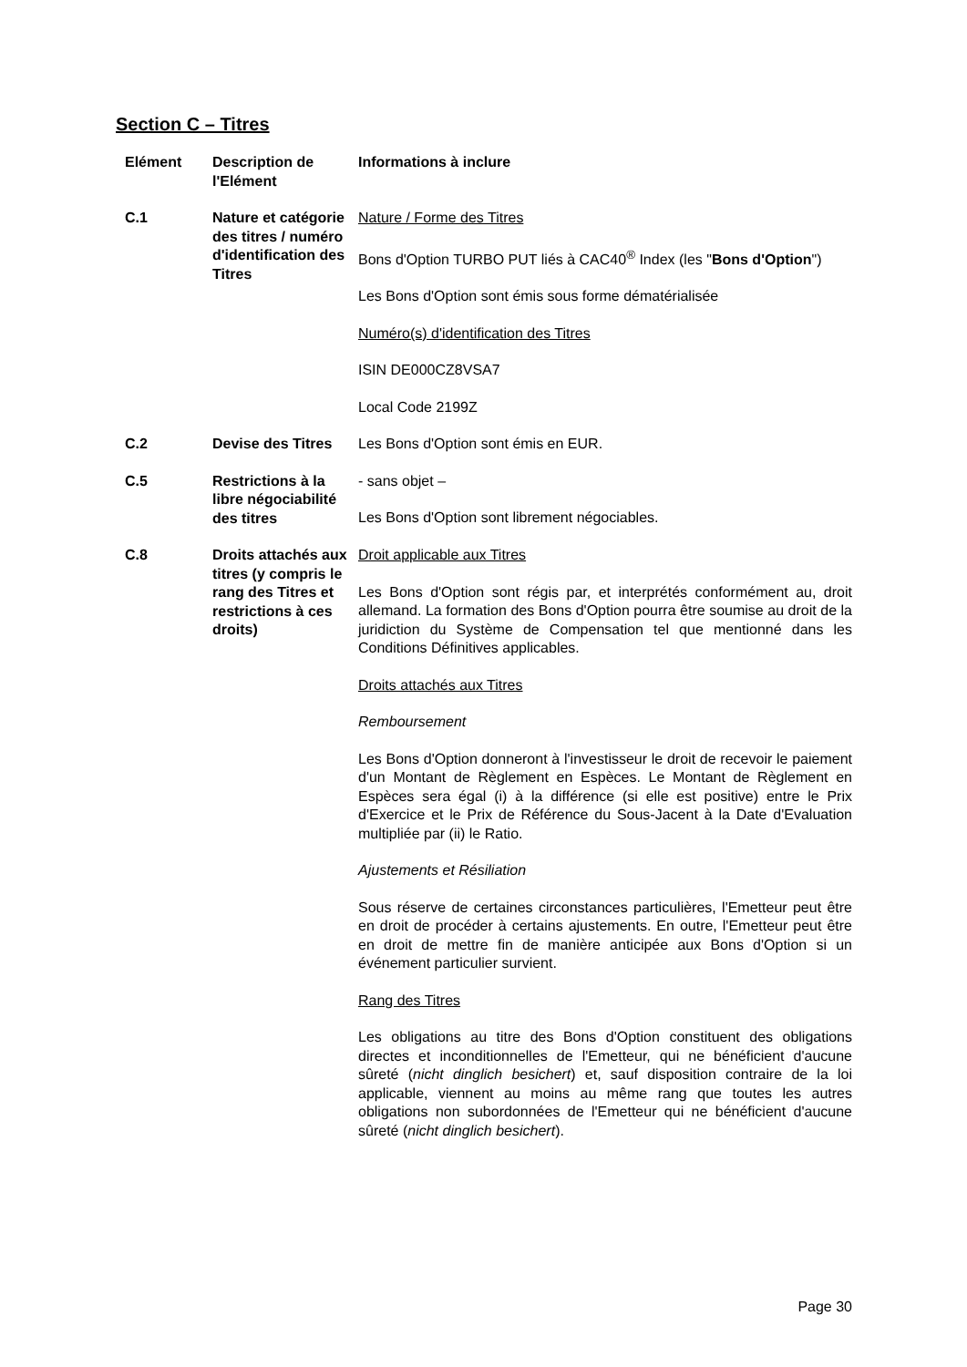Section C – Titres
| Elément | Description de l'Elément | Informations à inclure |
| --- | --- | --- |
| C.1 | Nature et catégorie des titres / numéro d'identification des Titres | Nature / Forme des Titres Bons d'Option TURBO PUT liés à CAC40<sup>®</sup> Index (les " Bons d'Option ") Les Bons d'Option sont émis sous forme dématérialisée Numéro(s) d'identification des Titres ISIN DE000CZ8VSA7 Local Code 2199Z |
| C.2 | Devise des Titres | Les Bons d'Option sont émis en EUR. |
| C.5 | Restrictions à la libre négociabilité des titres | - sans objet – Les Bons d'Option sont librement négociables. |
| C.8 | Droits attachés aux titres (y compris le rang des Titres et restrictions à ces droits) | Droit applicable aux Titres Les Bons d'Option sont régis par, et interprétés conformément au, droit allemand. La formation des Bons d'Option pourra être soumise au droit de la juridiction du Système de Compensation tel que mentionné dans les Conditions Définitives applicables. Droits attachés aux Titres Remboursement Les Bons d'Option donneront à l'investisseur le droit de recevoir le paiement d'un Montant de Règlement en Espèces. Le Montant de Règlement en Espèces sera égal (i) à la différence (si elle est positive) entre le Prix d'Exercice et le Prix de Référence du Sous-Jacent à la Date d'Evaluation multipliée par (ii) le Ratio. Ajustements et Résiliation Sous réserve de certaines circonstances particulières, l'Emetteur peut être en droit de procéder à certains ajustements. En outre, l'Emetteur peut être en droit de mettre fin de manière anticipée aux Bons d'Option si un événement particulier survient. Rang des Titres Les obligations au titre des Bons d'Option constituent des obligations directes et inconditionnelles de l'Emetteur, qui ne bénéficient d'aucune sûreté ( nicht dinglich besichert ) et, sauf disposition contraire de la loi applicable, viennent au moins au même rang que toutes les autres obligations non subordonnées de l'Emetteur qui ne bénéficient d'aucune sûreté ( nicht dinglich besichert ). |
Page 30